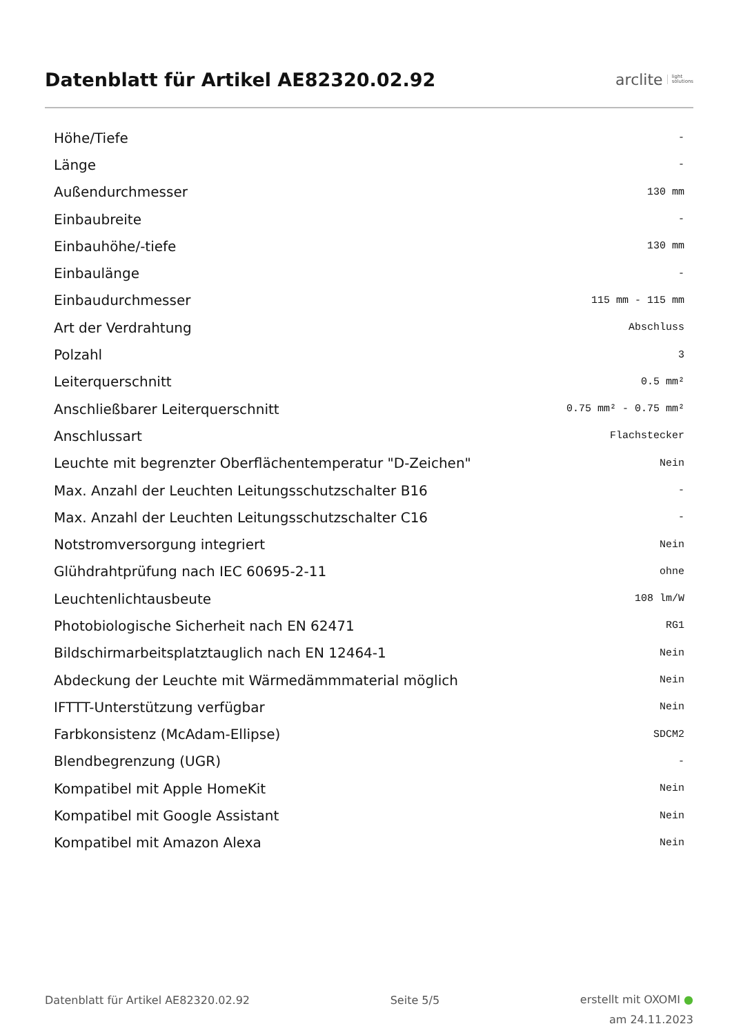Datenblatt für Artikel AE82320.02.92
arclite light
solutions
| Höhe/Tiefe | - |
| Länge | - |
| Außendurchmesser | 130 mm |
| Einbaubreite | - |
| Einbauhöhe/-tiefe | 130 mm |
| Einbaulänge | - |
| Einbaudurchmesser | 115 mm - 115 mm |
| Art der Verdrahtung | Abschluss |
| Polzahl | 3 |
| Leiterquerschnitt | 0.5 mm² |
| Anschließbarer Leiterquerschnitt | 0.75 mm² - 0.75 mm² |
| Anschlussart | Flachstecker |
| Leuchte mit begrenzter Oberflächentemperatur "D-Zeichen" | Nein |
| Max. Anzahl der Leuchten Leitungsschutzschalter B16 | - |
| Max. Anzahl der Leuchten Leitungsschutzschalter C16 | - |
| Notstromversorgung integriert | Nein |
| Glühdrahtprüfung nach IEC 60695-2-11 | ohne |
| Leuchtenlichtausbeute | 108 lm/W |
| Photobiologische Sicherheit nach EN 62471 | RG1 |
| Bildschirmarbeitsplatztauglich nach EN 12464-1 | Nein |
| Abdeckung der Leuchte mit Wärmedämmmaterial möglich | Nein |
| IFTTT-Unterstützung verfügbar | Nein |
| Farbkonsistenz (McAdam-Ellipse) | SDCM2 |
| Blendbegrenzung (UGR) | - |
| Kompatibel mit Apple HomeKit | Nein |
| Kompatibel mit Google Assistant | Nein |
| Kompatibel mit Amazon Alexa | Nein |
Datenblatt für Artikel AE82320.02.92 Seite 5/5
erstellt mit OXOMI ●
am 24.11.2023